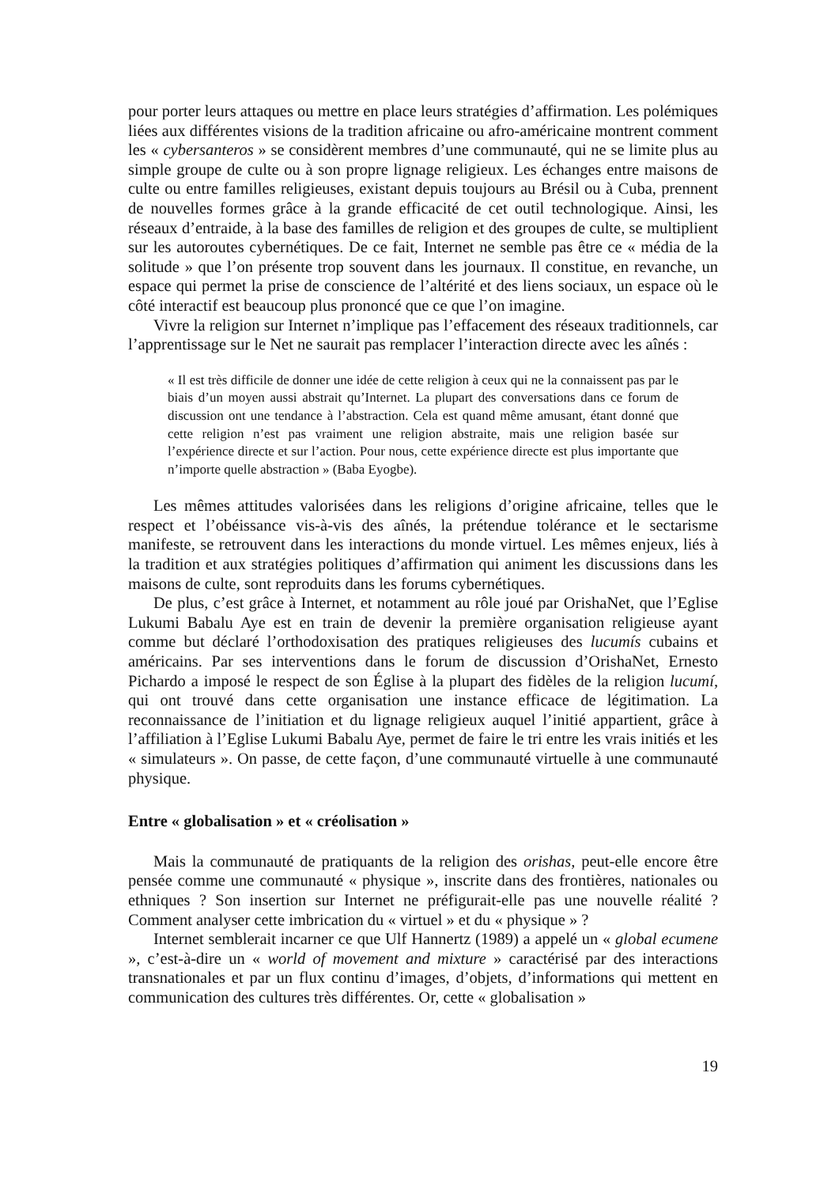pour porter leurs attaques ou mettre en place leurs stratégies d’affirmation. Les polémiques liées aux différentes visions de la tradition africaine ou afro-américaine montrent comment les « cybersanteros » se considèrent membres d’une communauté, qui ne se limite plus au simple groupe de culte ou à son propre lignage religieux. Les échanges entre maisons de culte ou entre familles religieuses, existant depuis toujours au Brésil ou à Cuba, prennent de nouvelles formes grâce à la grande efficacité de cet outil technologique. Ainsi, les réseaux d’entraide, à la base des familles de religion et des groupes de culte, se multiplient sur les autoroutes cybernétiques. De ce fait, Internet ne semble pas être ce « média de la solitude » que l’on présente trop souvent dans les journaux. Il constitue, en revanche, un espace qui permet la prise de conscience de l’altérité et des liens sociaux, un espace où le côté interactif est beaucoup plus prononcé que ce que l’on imagine.
Vivre la religion sur Internet n’implique pas l’effacement des réseaux traditionnels, car l’apprentissage sur le Net ne saurait pas remplacer l’interaction directe avec les aînés :
« Il est très difficile de donner une idée de cette religion à ceux qui ne la connaissent pas par le biais d’un moyen aussi abstrait qu’Internet. La plupart des conversations dans ce forum de discussion ont une tendance à l’abstraction. Cela est quand même amusant, étant donné que cette religion n’est pas vraiment une religion abstraite, mais une religion basée sur l’expérience directe et sur l’action. Pour nous, cette expérience directe est plus importante que n’importe quelle abstraction » (Baba Eyogbe).
Les mêmes attitudes valorisées dans les religions d’origine africaine, telles que le respect et l’obéissance vis-à-vis des aînés, la prétendue tolérance et le sectarisme manifeste, se retrouvent dans les interactions du monde virtuel. Les mêmes enjeux, liés à la tradition et aux stratégies politiques d’affirmation qui animent les discussions dans les maisons de culte, sont reproduits dans les forums cybernétiques.
De plus, c’est grâce à Internet, et notamment au rôle joué par OrishaNet, que l’Eglise Lukumi Babalu Aye est en train de devenir la première organisation religieuse ayant comme but déclaré l’orthodoxisation des pratiques religieuses des lucumís cubains et américains. Par ses interventions dans le forum de discussion d’OrishaNet, Ernesto Pichardo a imposé le respect de son Église à la plupart des fidèles de la religion lucumí, qui ont trouvé dans cette organisation une instance efficace de légitimation. La reconnaissance de l’initiation et du lignage religieux auquel l’initié appartient, grâce à l’affiliation à l’Eglise Lukumi Babalu Aye, permet de faire le tri entre les vrais initiés et les « simulateurs ». On passe, de cette façon, d’une communauté virtuelle à une communauté physique.
Entre « globalisation » et « créolisation »
Mais la communauté de pratiquants de la religion des orishas, peut-elle encore être pensée comme une communauté « physique », inscrite dans des frontières, nationales ou ethniques ? Son insertion sur Internet ne préfigurait-elle pas une nouvelle réalité ? Comment analyser cette imbrication du « virtuel » et du « physique » ?
Internet semblerait incarner ce que Ulf Hannertz (1989) a appelé un « global ecumene », c’est-à-dire un « world of movement and mixture » caractérisé par des interactions transnationales et par un flux continu d’images, d’objets, d’informations qui mettent en communication des cultures très différentes. Or, cette « globalisation »
19